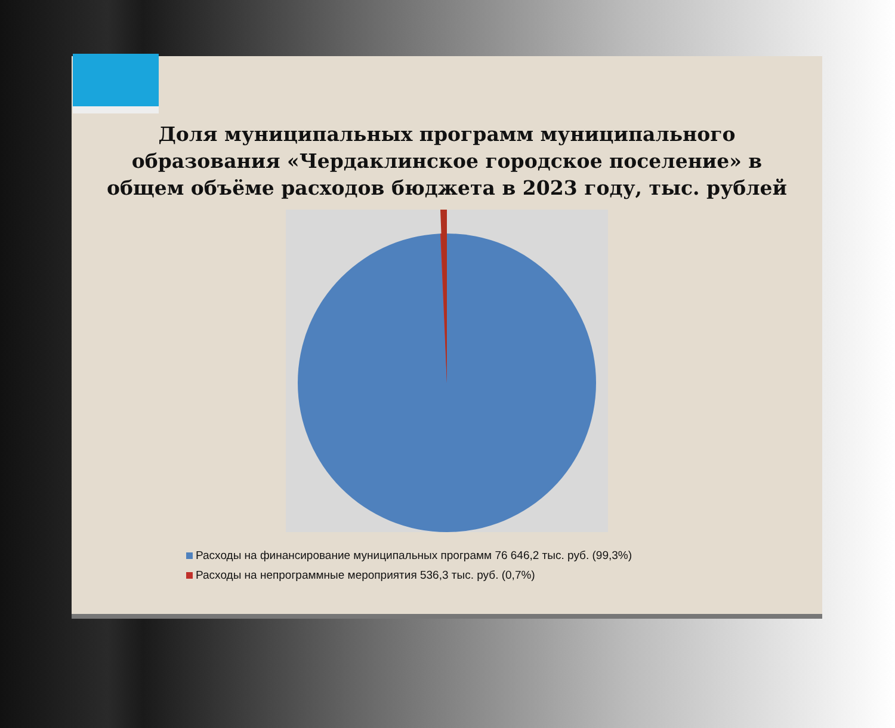Доля муниципальных программ муниципального образования «Чердаклинское городское поселение» в общем объёме расходов бюджета в 2023 году, тыс. рублей
Расходы на финансирование муниципальных программ 76 646,2 тыс. руб. (99,3%)
Расходы на непрограммные мероприятия 536,3 тыс. руб. (0,7%)